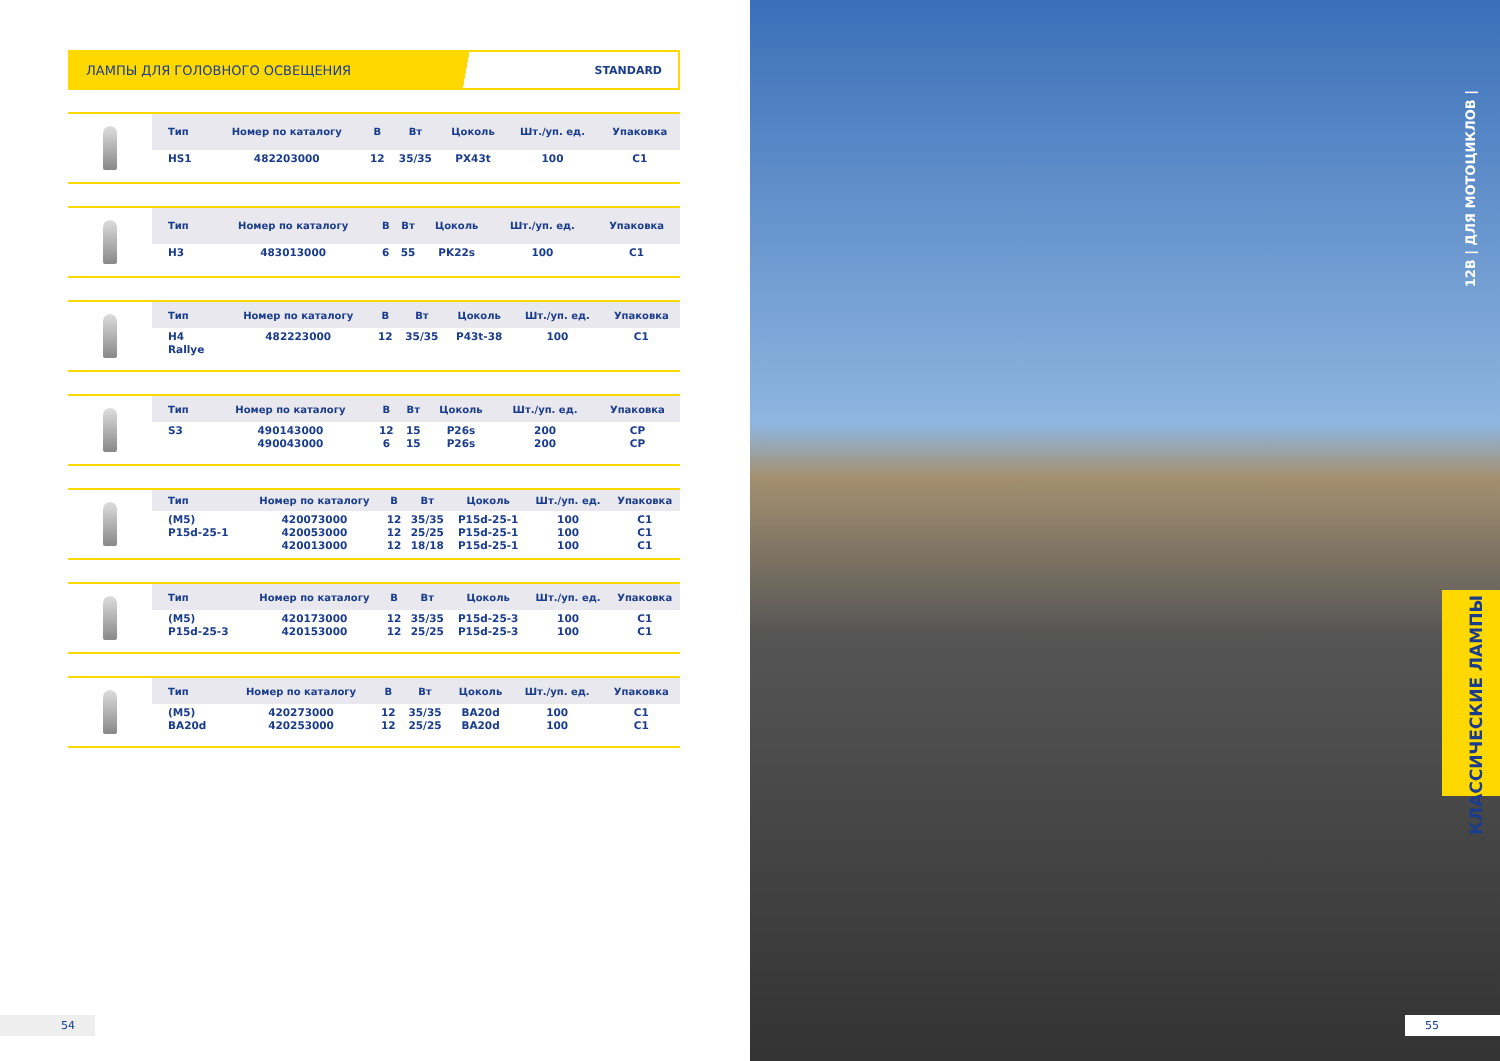ЛАМПЫ ДЛЯ ГОЛОВНОГО ОСВЕЩЕНИЯ STANDARD
| Тип | Номер по каталогу | В | Вт | Цоколь | Шт./уп. ед. | Упаковка |
| --- | --- | --- | --- | --- | --- | --- |
| HS1 | 482203000 | 12 | 35/35 | PX43t | 100 | C1 |
| Тип | Номер по каталогу | В | Вт | Цоколь | Шт./уп. ед. | Упаковка |
| --- | --- | --- | --- | --- | --- | --- |
| H3 | 483013000 | 6 | 55 | PK22s | 100 | C1 |
| Тип | Номер по каталогу | В | Вт | Цоколь | Шт./уп. ед. | Упаковка |
| --- | --- | --- | --- | --- | --- | --- |
| H4 Rallye | 482223000 | 12 | 35/35 | P43t-38 | 100 | C1 |
| Тип | Номер по каталогу | В | Вт | Цоколь | Шт./уп. ед. | Упаковка |
| --- | --- | --- | --- | --- | --- | --- |
| S3 | 490143000 490043000 | 12 6 | 15 15 | P26s P26s | 200 200 | CP CP |
| Тип | Номер по каталогу | В | Вт | Цоколь | Шт./уп. ед. | Упаковка |
| --- | --- | --- | --- | --- | --- | --- |
| (M5) P15d-25-1 | 420073000 420053000 420013000 | 12 12 12 | 35/35 25/25 18/18 | P15d-25-1 P15d-25-1 P15d-25-1 | 100 100 100 | C1 C1 C1 |
| Тип | Номер по каталогу | В | Вт | Цоколь | Шт./уп. ед. | Упаковка |
| --- | --- | --- | --- | --- | --- | --- |
| (M5) P15d-25-3 | 420173000 420153000 | 12 12 | 35/35 25/25 | P15d-25-3 P15d-25-3 | 100 100 | C1 C1 |
| Тип | Номер по каталогу | В | Вт | Цоколь | Шт./уп. ед. | Упаковка |
| --- | --- | --- | --- | --- | --- | --- |
| (M5) BA20d | 420273000 420253000 | 12 12 | 35/35 25/25 | BA20d BA20d | 100 100 | C1 C1 |
54
12В | ДЛЯ МОТОЦИКЛОВ |
КЛАССИЧЕСКИЕ ЛАМПЫ
55